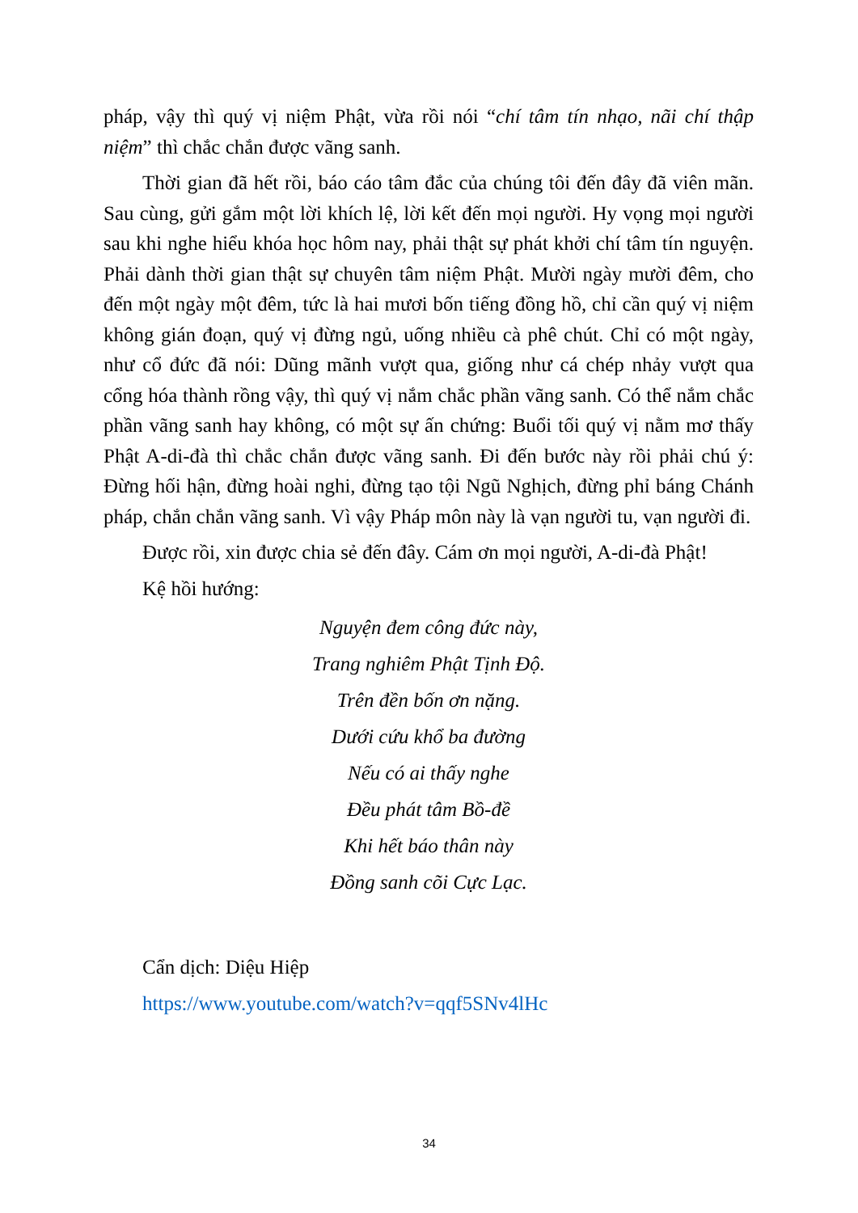pháp, vậy thì quý vị niệm Phật, vừa rồi nói “chí tâm tín nhạo, nãi chí thập niệm” thì chắc chắn được vãng sanh.
Thời gian đã hết rồi, báo cáo tâm đắc của chúng tôi đến đây đã viên mãn. Sau cùng, gửi gắm một lời khích lệ, lời kết đến mọi người. Hy vọng mọi người sau khi nghe hiểu khóa học hôm nay, phải thật sự phát khởi chí tâm tín nguyện. Phải dành thời gian thật sự chuyên tâm niệm Phật. Mười ngày mười đêm, cho đến một ngày một đêm, tức là hai mươi bốn tiếng đồng hồ, chỉ cần quý vị niệm không gián đoạn, quý vị đừng ngủ, uống nhiều cà phê chút. Chỉ có một ngày, như cổ đức đã nói: Dũng mãnh vượt qua, giống như cá chép nhảy vượt qua cổng hóa thành rồng vậy, thì quý vị nắm chắc phần vãng sanh. Có thể nắm chắc phần vãng sanh hay không, có một sự ấn chứng: Buổi tối quý vị nằm mơ thấy Phật A-di-đà thì chắc chắn được vãng sanh. Đi đến bước này rồi phải chú ý: Đừng hối hận, đừng hoài nghi, đừng tạo tội Ngũ Nghịch, đừng phỉ báng Chánh pháp, chắn chắn vãng sanh. Vì vậy Pháp môn này là vạn người tu, vạn người đi.
Được rồi, xin được chia sẻ đến đây. Cám ơn mọi người, A-di-đà Phật!
Kệ hồi hướng:
Nguyện đem công đức này,
Trang nghiêm Phật Tịnh Độ.
Trên đền bốn ơn nặng.
Dưới cứu khổ ba đường
Nếu có ai thấy nghe
Đều phát tâm Bồ-đề
Khi hết báo thân này
Đồng sanh cõi Cực Lạc.
Cẩn dịch: Diệu Hiệp
https://www.youtube.com/watch?v=qqf5SNv4lHc
34